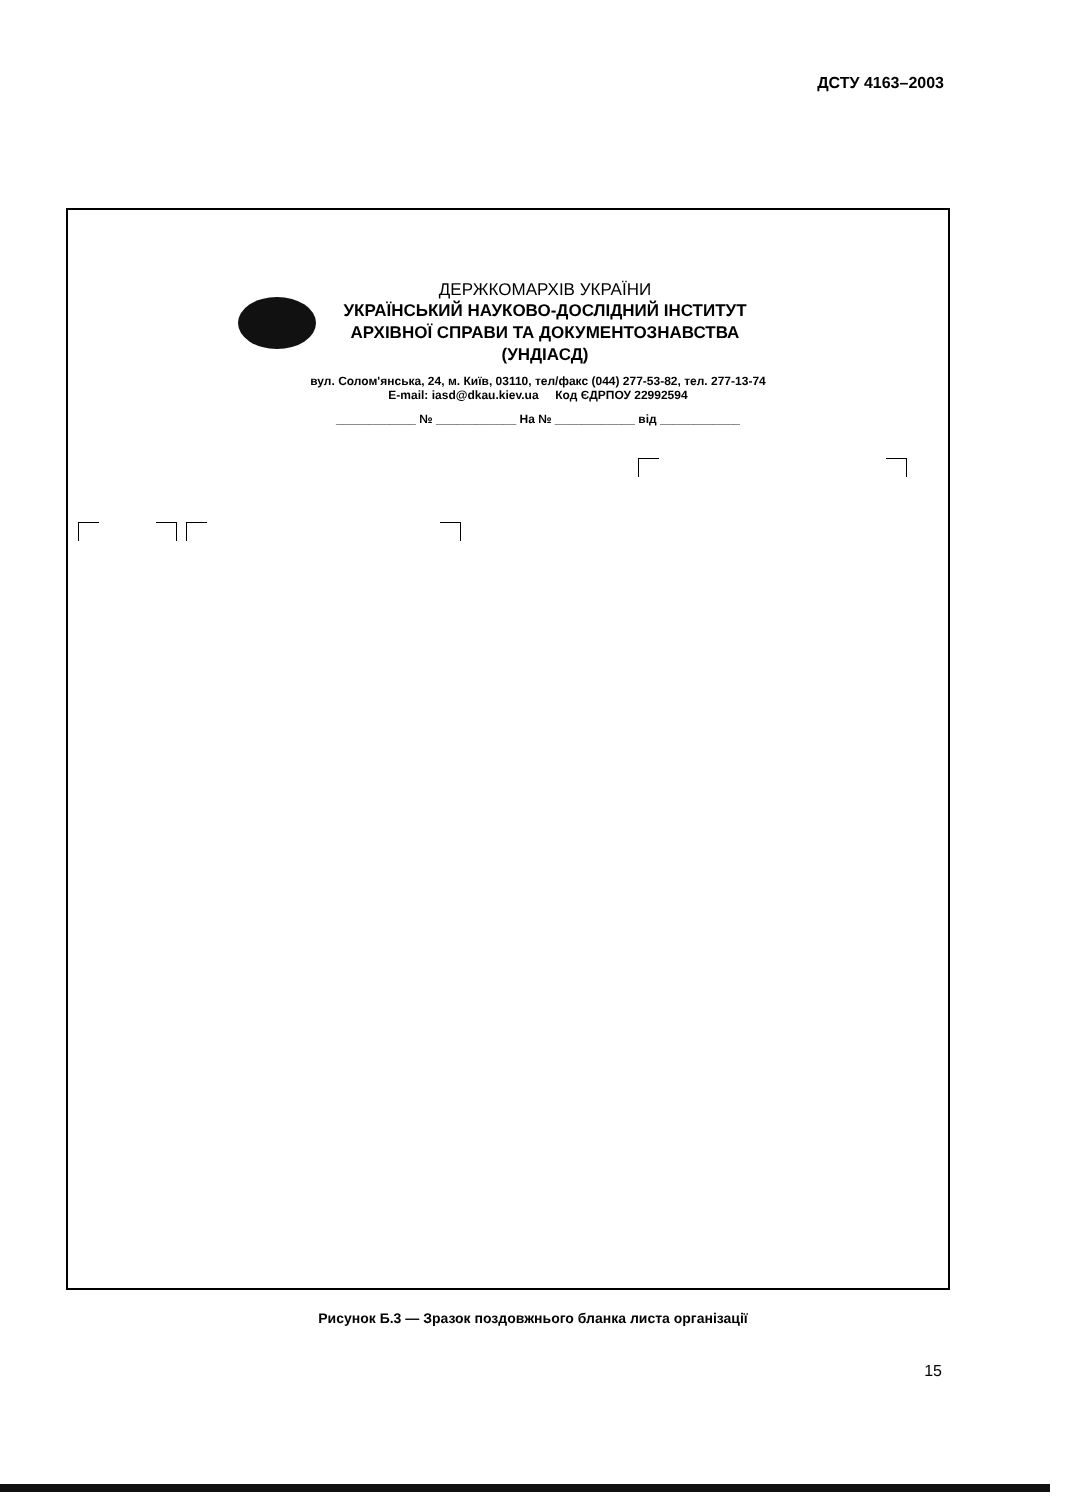ДСТУ 4163–2003
ДЕРЖКОМАРХІВ УКРАЇНИ
УКРАЇНСЬКИЙ НАУКОВО-ДОСЛІДНИЙ ІНСТИТУТ АРХІВНОЇ СПРАВИ ТА ДОКУМЕНТОЗНАВСТВА (УНДІАСД)
вул. Солом'янська, 24, м. Київ, 03110, тел/факс (044) 277-53-82, тел. 277-13-74
E-mail: iasd@dkau.kiev.ua Код ЄДРПОУ 22992594
____________ № ____________ На № ____________ від ____________
Рисунок Б.3 — Зразок поздовжнього бланка листа організації
15